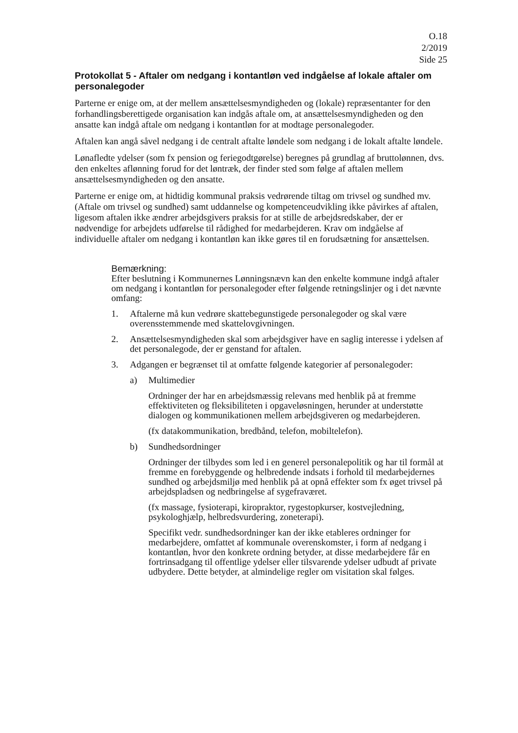O.18
2/2019
Side 25
Protokollat 5 - Aftaler om nedgang i kontantløn ved indgåelse af lokale aftaler om personalegoder
Parterne er enige om, at der mellem ansættelsesmyndigheden og (lokale) repræsentanter for den forhandlingsberettigede organisation kan indgås aftale om, at ansættelsesmyndigheden og den ansatte kan indgå aftale om nedgang i kontantløn for at modtage personalegoder.
Aftalen kan angå såvel nedgang i de centralt aftalte løndele som nedgang i de lokalt aftalte løndele.
Lønafledte ydelser (som fx pension og feriegodtgørelse) beregnes på grundlag af bruttolønnen, dvs. den enkeltes aflønning forud for det løntræk, der finder sted som følge af aftalen mellem ansættelsesmyndigheden og den ansatte.
Parterne er enige om, at hidtidig kommunal praksis vedrørende tiltag om trivsel og sundhed mv. (Aftale om trivsel og sundhed) samt uddannelse og kompetenceudvikling ikke påvirkes af aftalen, ligesom aftalen ikke ændrer arbejdsgivers praksis for at stille de arbejdsredskaber, der er nødvendige for arbejdets udførelse til rådighed for medarbejderen. Krav om indgåelse af individuelle aftaler om nedgang i kontantløn kan ikke gøres til en forudsætning for ansættelsen.
Bemærkning:
Efter beslutning i Kommunernes Lønningsnævn kan den enkelte kommune indgå aftaler om nedgang i kontantløn for personalegoder efter følgende retningslinjer og i det nævnte omfang:
1. Aftalerne må kun vedrøre skattebegunstigede personalegoder og skal være overensstemmende med skattelovgivningen.
2. Ansættelsesmyndigheden skal som arbejdsgiver have en saglig interesse i ydelsen af det personalegode, der er genstand for aftalen.
3. Adgangen er begrænset til at omfatte følgende kategorier af personalegoder:
a) Multimedier
Ordninger der har en arbejdsmæssig relevans med henblik på at fremme effektiviteten og fleksibiliteten i opgaveløsningen, herunder at understøtte dialogen og kommunikationen mellem arbejdsgiveren og medarbejderen.
(fx datakommunikation, bredbånd, telefon, mobiltelefon).
b) Sundhedsordninger
Ordninger der tilbydes som led i en generel personalepolitik og har til formål at fremme en forebyggende og helbredende indsats i forhold til medarbejdernes sundhed og arbejdsmiljø med henblik på at opnå effekter som fx øget trivsel på arbejdspladsen og nedbringelse af sygefraværet.
(fx massage, fysioterapi, kiropraktor, rygestopkurser, kostvejledning, psykologhjælp, helbredsvurdering, zoneterapi).
Specifikt vedr. sundhedsordninger kan der ikke etableres ordninger for medarbejdere, omfattet af kommunale overenskomster, i form af nedgang i kontantløn, hvor den konkrete ordning betyder, at disse medarbejdere får en fortrinsadgang til offentlige ydelser eller tilsvarende ydelser udbudt af private udbydere. Dette betyder, at almindelige regler om visitation skal følges.